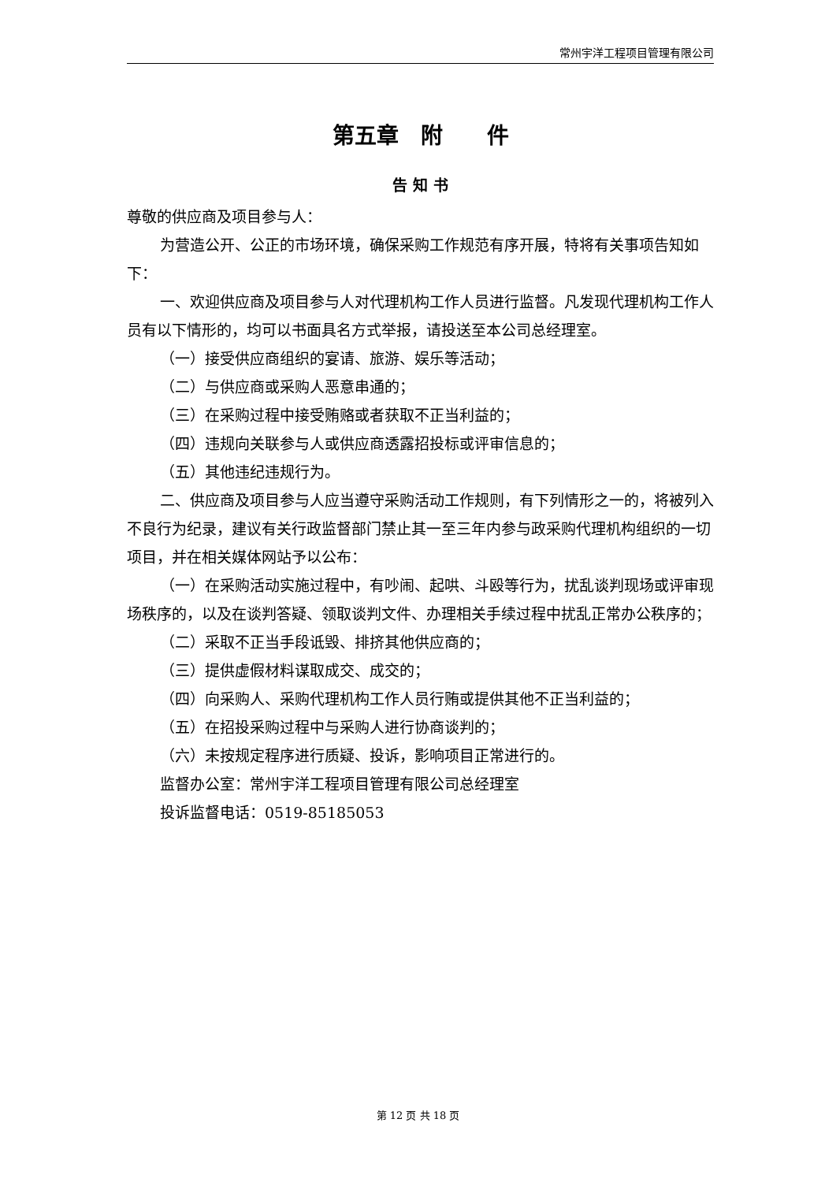常州宇洋工程项目管理有限公司
第五章　附　　件
告 知 书
尊敬的供应商及项目参与人：
为营造公开、公正的市场环境，确保采购工作规范有序开展，特将有关事项告知如下：
一、欢迎供应商及项目参与人对代理机构工作人员进行监督。凡发现代理机构工作人员有以下情形的，均可以书面具名方式举报，请投送至本公司总经理室。
（一）接受供应商组织的宴请、旅游、娱乐等活动；
（二）与供应商或采购人恶意串通的；
（三）在采购过程中接受贿赂或者获取不正当利益的；
（四）违规向关联参与人或供应商透露招投标或评审信息的；
（五）其他违纪违规行为。
二、供应商及项目参与人应当遵守采购活动工作规则，有下列情形之一的，将被列入不良行为纪录，建议有关行政监督部门禁止其一至三年内参与政采购代理机构组织的一切项目，并在相关媒体网站予以公布：
（一）在采购活动实施过程中，有吵闹、起哄、斗殴等行为，扰乱谈判现场或评审现场秩序的，以及在谈判答疑、领取谈判文件、办理相关手续过程中扰乱正常办公秩序的；
（二）采取不正当手段诋毁、排挤其他供应商的；
（三）提供虚假材料谋取成交、成交的；
（四）向采购人、采购代理机构工作人员行贿或提供其他不正当利益的；
（五）在招投采购过程中与采购人进行协商谈判的；
（六）未按规定程序进行质疑、投诉，影响项目正常进行的。
监督办公室：常州宇洋工程项目管理有限公司总经理室
投诉监督电话：0519-85185053
第 12 页 共 18 页